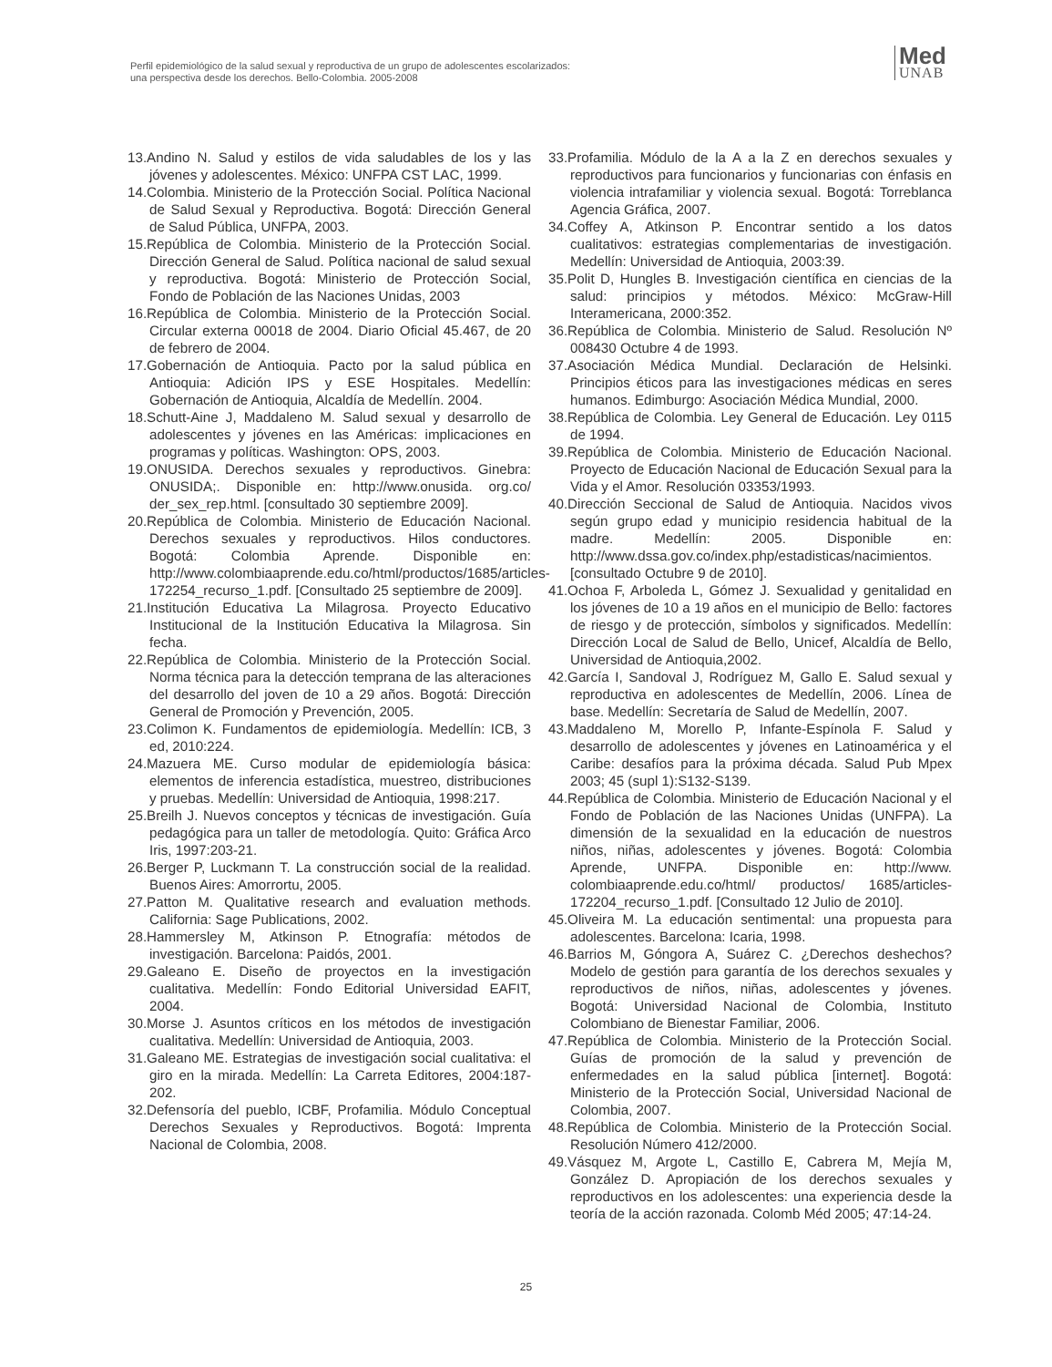Perfil epidemiológico de la salud sexual y reproductiva de un grupo de adolescentes escolarizados:
una perspectiva desde los derechos. Bello-Colombia. 2005-2008
Med
UNAB
13.Andino N. Salud y estilos de vida saludables de los y las jóvenes y adolescentes. México: UNFPA CST LAC, 1999.
14.Colombia. Ministerio de la Protección Social. Política Nacional de Salud Sexual y Reproductiva. Bogotá: Dirección General de Salud Pública, UNFPA, 2003.
15.República de Colombia. Ministerio de la Protección Social. Dirección General de Salud. Política nacional de salud sexual y reproductiva. Bogotá: Ministerio de Protección Social, Fondo de Población de las Naciones Unidas, 2003
16.República de Colombia. Ministerio de la Protección Social. Circular externa 00018 de 2004. Diario Oficial 45.467, de 20 de febrero de 2004.
17.Gobernación de Antioquia. Pacto por la salud pública en Antioquia: Adición IPS y ESE Hospitales. Medellín: Gobernación de Antioquia, Alcaldía de Medellín. 2004.
18.Schutt-Aine J, Maddaleno M. Salud sexual y desarrollo de adolescentes y jóvenes en las Américas: implicaciones en programas y políticas. Washington: OPS, 2003.
19.ONUSIDA. Derechos sexuales y reproductivos. Ginebra: ONUSIDA;. Disponible en: http://www.onusida. org.co/ der_sex_rep.html. [consultado 30 septiembre 2009].
20.República de Colombia. Ministerio de Educación Nacional. Derechos sexuales y reproductivos. Hilos conductores. Bogotá: Colombia Aprende. Disponible en: http://www.colombiaaprende.edu.co/html/productos/1685/articles-172254_recurso_1.pdf. [Consultado 25 septiembre de 2009].
21.Institución Educativa La Milagrosa. Proyecto Educativo Institucional de la Institución Educativa la Milagrosa. Sin fecha.
22.República de Colombia. Ministerio de la Protección Social. Norma técnica para la detección temprana de las alteraciones del desarrollo del joven de 10 a 29 años. Bogotá: Dirección General de Promoción y Prevención, 2005.
23.Colimon K. Fundamentos de epidemiología. Medellín: ICB, 3 ed, 2010:224.
24.Mazuera ME. Curso modular de epidemiología básica: elementos de inferencia estadística, muestreo, distribuciones y pruebas. Medellín: Universidad de Antioquia, 1998:217.
25.Breilh J. Nuevos conceptos y técnicas de investigación. Guía pedagógica para un taller de metodología. Quito: Gráfica Arco Iris, 1997:203-21.
26.Berger P, Luckmann T. La construcción social de la realidad. Buenos Aires: Amorrortu, 2005.
27.Patton M. Qualitative research and evaluation methods. California: Sage Publications, 2002.
28.Hammersley M, Atkinson P. Etnografía: métodos de investigación. Barcelona: Paidós, 2001.
29.Galeano E. Diseño de proyectos en la investigación cualitativa. Medellín: Fondo Editorial Universidad EAFIT, 2004.
30.Morse J. Asuntos críticos en los métodos de investigación cualitativa. Medellín: Universidad de Antioquia, 2003.
31.Galeano ME. Estrategias de investigación social cualitativa: el giro en la mirada. Medellín: La Carreta Editores, 2004:187-202.
32.Defensoría del pueblo, ICBF, Profamilia. Módulo Conceptual Derechos Sexuales y Reproductivos. Bogotá: Imprenta Nacional de Colombia, 2008.
33.Profamilia. Módulo de la A a la Z en derechos sexuales y reproductivos para funcionarios y funcionarias con énfasis en violencia intrafamiliar y violencia sexual. Bogotá: Torreblanca Agencia Gráfica, 2007.
34.Coffey A, Atkinson P. Encontrar sentido a los datos cualitativos: estrategias complementarias de investigación. Medellín: Universidad de Antioquia, 2003:39.
35.Polit D, Hungles B. Investigación científica en ciencias de la salud: principios y métodos. México: McGraw-Hill Interamericana, 2000:352.
36.República de Colombia. Ministerio de Salud. Resolución Nº 008430 Octubre 4 de 1993.
37.Asociación Médica Mundial. Declaración de Helsinki. Principios éticos para las investigaciones médicas en seres humanos. Edimburgo: Asociación Médica Mundial, 2000.
38.República de Colombia. Ley General de Educación. Ley 0115 de 1994.
39.República de Colombia. Ministerio de Educación Nacional. Proyecto de Educación Nacional de Educación Sexual para la Vida y el Amor. Resolución 03353/1993.
40.Dirección Seccional de Salud de Antioquia. Nacidos vivos según grupo edad y municipio residencia habitual de la madre. Medellín: 2005. Disponible en: http://www.dssa.gov.co/index.php/estadisticas/nacimientos. [consultado Octubre 9 de 2010].
41.Ochoa F, Arboleda L, Gómez J. Sexualidad y genitalidad en los jóvenes de 10 a 19 años en el municipio de Bello: factores de riesgo y de protección, símbolos y significados. Medellín: Dirección Local de Salud de Bello, Unicef, Alcaldía de Bello, Universidad de Antioquia,2002.
42.García I, Sandoval J, Rodríguez M, Gallo E. Salud sexual y reproductiva en adolescentes de Medellín, 2006. Línea de base. Medellín: Secretaría de Salud de Medellín, 2007.
43.Maddaleno M, Morello P, Infante-Espínola F. Salud y desarrollo de adolescentes y jóvenes en Latinoamérica y el Caribe: desafíos para la próxima década. Salud Pub Mpex 2003; 45 (supl 1):S132-S139.
44.República de Colombia. Ministerio de Educación Nacional y el Fondo de Población de las Naciones Unidas (UNFPA). La dimensión de la sexualidad en la educación de nuestros niños, niñas, adolescentes y jóvenes. Bogotá: Colombia Aprende, UNFPA. Disponible en: http://www. colombiaaprende.edu.co/html/ productos/ 1685/articles-172204_recurso_1.pdf. [Consultado 12 Julio de 2010].
45.Oliveira M. La educación sentimental: una propuesta para adolescentes. Barcelona: Icaria, 1998.
46.Barrios M, Góngora A, Suárez C. ¿Derechos deshechos? Modelo de gestión para garantía de los derechos sexuales y reproductivos de niños, niñas, adolescentes y jóvenes. Bogotá: Universidad Nacional de Colombia, Instituto Colombiano de Bienestar Familiar, 2006.
47.República de Colombia. Ministerio de la Protección Social. Guías de promoción de la salud y prevención de enfermedades en la salud pública [internet]. Bogotá: Ministerio de la Protección Social, Universidad Nacional de Colombia, 2007.
48.República de Colombia. Ministerio de la Protección Social. Resolución Número 412/2000.
49.Vásquez M, Argote L, Castillo E, Cabrera M, Mejía M, González D. Apropiación de los derechos sexuales y reproductivos en los adolescentes: una experiencia desde la teoría de la acción razonada. Colomb Méd 2005; 47:14-24.
25